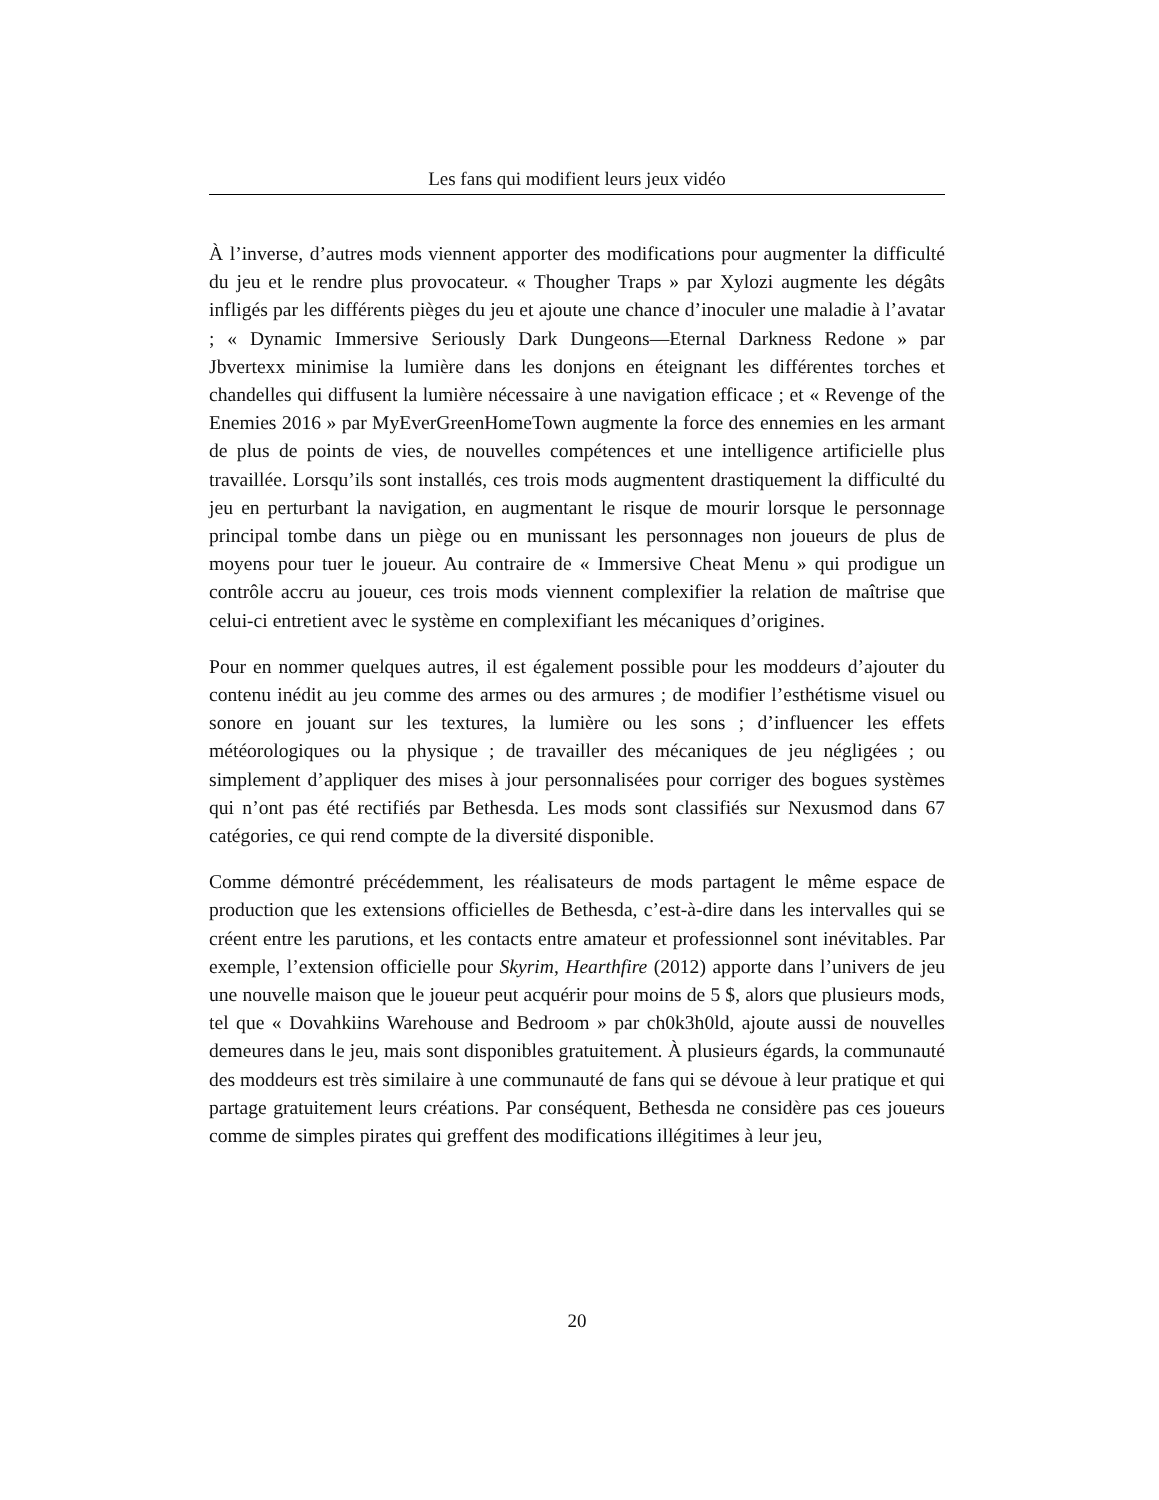Les fans qui modifient leurs jeux vidéo
À l’inverse, d’autres mods viennent apporter des modifications pour augmenter la difficulté du jeu et le rendre plus provocateur. « Thougher Traps » par Xylozi augmente les dégâts infligés par les différents pièges du jeu et ajoute une chance d’inoculer une maladie à l’avatar ; « Dynamic Immersive Seriously Dark Dungeons—Eternal Darkness Redone » par Jbvertexx minimise la lumière dans les donjons en éteignant les différentes torches et chandelles qui diffusent la lumière nécessaire à une navigation efficace ; et « Revenge of the Enemies 2016 » par MyEverGreenHomeTown augmente la force des ennemies en les armant de plus de points de vies, de nouvelles compétences et une intelligence artificielle plus travaillée. Lorsqu’ils sont installés, ces trois mods augmentent drastiquement la difficulté du jeu en perturbant la navigation, en augmentant le risque de mourir lorsque le personnage principal tombe dans un piège ou en munissant les personnages non joueurs de plus de moyens pour tuer le joueur. Au contraire de « Immersive Cheat Menu » qui prodigue un contrôle accru au joueur, ces trois mods viennent complexifier la relation de maîtrise que celui-ci entretient avec le système en complexifiant les mécaniques d’origines.
Pour en nommer quelques autres, il est également possible pour les moddeurs d’ajouter du contenu inédit au jeu comme des armes ou des armures ; de modifier l’esthétisme visuel ou sonore en jouant sur les textures, la lumière ou les sons ; d’influencer les effets météorologiques ou la physique ; de travailler des mécaniques de jeu négligées ; ou simplement d’appliquer des mises à jour personnalisées pour corriger des bogues systèmes qui n’ont pas été rectifiés par Bethesda. Les mods sont classifiés sur Nexusmod dans 67 catégories, ce qui rend compte de la diversité disponible.
Comme démontré précédemment, les réalisateurs de mods partagent le même espace de production que les extensions officielles de Bethesda, c’est-à-dire dans les intervalles qui se créent entre les parutions, et les contacts entre amateur et professionnel sont inévitables. Par exemple, l’extension officielle pour Skyrim, Hearthfire (2012) apporte dans l’univers de jeu une nouvelle maison que le joueur peut acquérir pour moins de 5 $, alors que plusieurs mods, tel que « Dovahkiins Warehouse and Bedroom » par ch0k3h0ld, ajoute aussi de nouvelles demeures dans le jeu, mais sont disponibles gratuitement. À plusieurs égards, la communauté des moddeurs est très similaire à une communauté de fans qui se dévoue à leur pratique et qui partage gratuitement leurs créations. Par conséquent, Bethesda ne considère pas ces joueurs comme de simples pirates qui greffent des modifications illégitimes à leur jeu,
20